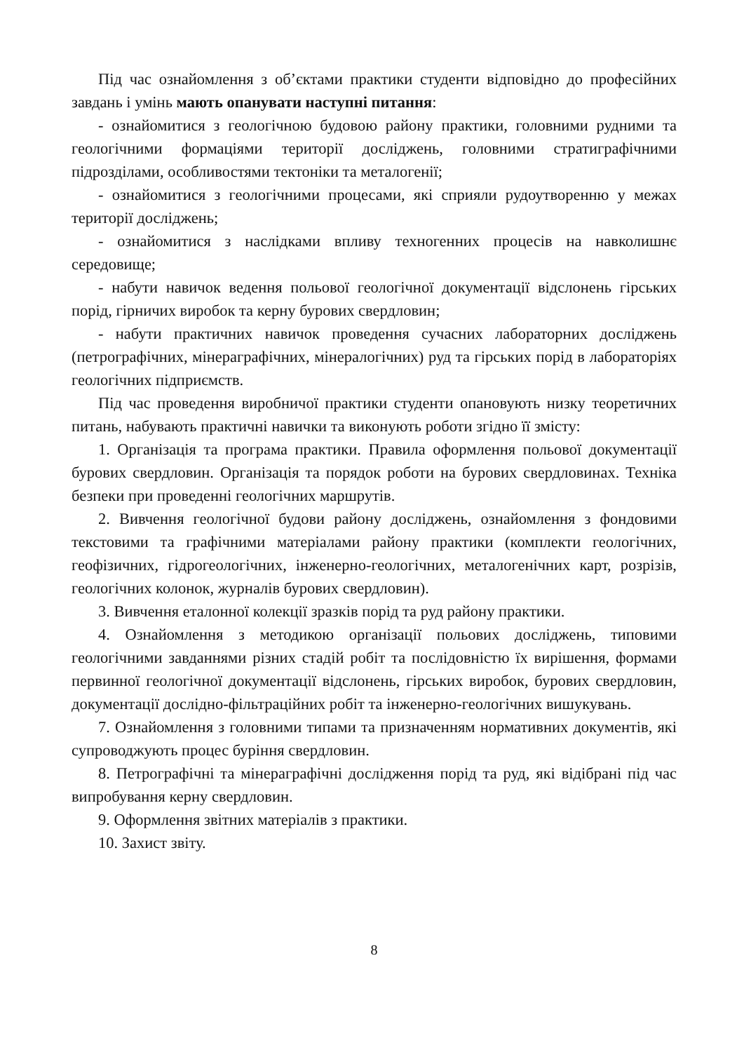Під час ознайомлення з об’єктами практики студенти відповідно до професійних завдань і умінь мають опанувати наступні питання:
- ознайомитися з геологічною будовою району практики, головними рудними та геологічними формаціями території досліджень, головними стратиграфічними підрозділами, особливостями тектоніки та металогенії;
- ознайомитися з геологічними процесами, які сприяли рудоутворенню у межах території досліджень;
- ознайомитися з наслідками впливу техногенних процесів на навколишнє середовище;
- набути навичок ведення польової геологічної документації відслонень гірських порід, гірничих виробок та керну бурових свердловин;
- набути практичних навичок проведення сучасних лабораторних досліджень (петрографічних, мінераграфічних, мінералогічних) руд та гірських порід в лабораторіях геологічних підприємств.
Під час проведення виробничої практики студенти опановують низку теоретичних питань, набувають практичні навички та виконують роботи згідно її змісту:
1. Організація та програма практики. Правила оформлення польової документації бурових свердловин. Організація та порядок роботи на бурових свердловинах. Техніка безпеки при проведенні геологічних маршрутів.
2. Вивчення геологічної будови району досліджень, ознайомлення з фондовими текстовими та графічними матеріалами району практики (комплекти геологічних, геофізичних, гідрогеологічних, інженерно-геологічних, металогенічних карт, розрізів, геологічних колонок, журналів бурових свердловин).
3. Вивчення еталонної колекції зразків порід та руд району практики.
4. Ознайомлення з методикою організації польових досліджень, типовими геологічними завданнями різних стадій робіт та послідовністю їх вирішення, формами первинної геологічної документації відслонень, гірських виробок, бурових свердловин, документації дослідно-фільтраційних робіт та інженерно-геологічних вишукувань.
7. Ознайомлення з головними типами та призначенням нормативних документів, які супроводжують процес буріння свердловин.
8. Петрографічні та мінераграфічні дослідження порід та руд, які відібрані під час випробування керну свердловин.
9. Оформлення звітних матеріалів з практики.
10. Захист звіту.
8